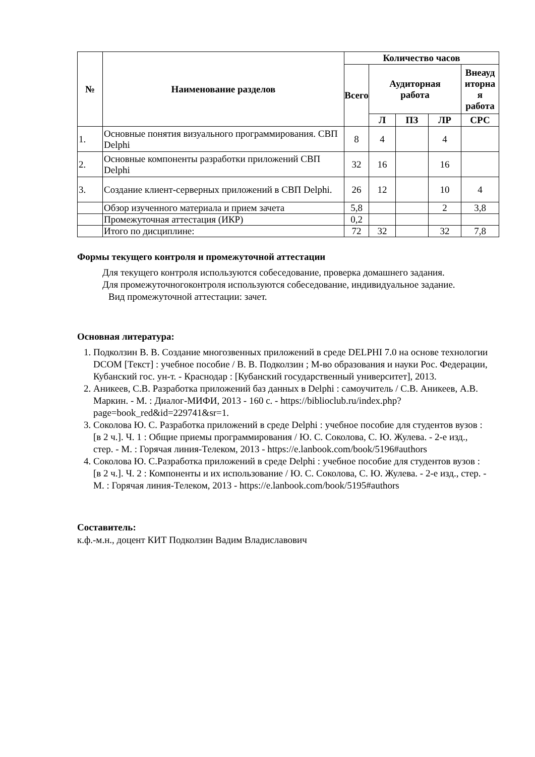| № | Наименование разделов | Количество часов | | | | |
| --- | --- | --- | --- | --- | --- | --- |
| | | Всего | Аудиторная работа | | | Внеауд иторна я работа |
| | | | Л | ПЗ | ЛР | СРС |
| 1. | Основные понятия визуального программирования. СВП Delphi | 8 | 4 | | 4 | |
| 2. | Основные компоненты разработки приложений СВП Delphi | 32 | 16 | | 16 | |
| 3. | Создание клиент-серверных приложений в СВП Delphi. | 26 | 12 | | 10 | 4 |
| | Обзор изученного материала и прием зачета | 5,8 | | | 2 | 3,8 |
| | Промежуточная аттестация (ИКР) | 0,2 | | | | |
| | Итого по дисциплине: | 72 | 32 | | 32 | 7,8 |
Формы текущего контроля и промежуточной аттестации
Для текущего контроля используются собеседование, проверка домашнего задания.
Для промежуточногоконтроля используются собеседование, индивидуальное задание.
Вид промежуточной аттестации: зачет.
Основная литература:
1. Подколзин В. В. Создание многозвенных приложений в среде DELPHI 7.0 на основе технологии DCOM [Текст] : учебное пособие / В. В. Подколзин ; М-во образования и науки Рос. Федерации, Кубанский гос. ун-т. - Краснодар : [Кубанский государственный университет], 2013.
2. Аникеев, С.В. Разработка приложений баз данных в Delphi : самоучитель / С.В. Аникеев, А.В. Маркин. - М. : Диалог-МИФИ, 2013 - 160 с. - https://biblioclub.ru/index.php?page=book_red&id=229741&sr=1.
3. Соколова Ю. С. Разработка приложений в среде Delphi : учебное пособие для студентов вузов : [в 2 ч.]. Ч. 1 : Общие приемы программирования / Ю. С. Соколова, С. Ю. Жулева. - 2-е изд., стер. - М. : Горячая линия-Телеком, 2013 - https://e.lanbook.com/book/5196#authors
4. Соколова Ю. С.Разработка приложений в среде Delphi : учебное пособие для студентов вузов : [в 2 ч.]. Ч. 2 : Компоненты и их использование / Ю. С. Соколова, С. Ю. Жулева. - 2-е изд., стер. - М. : Горячая линия-Телеком, 2013 - https://e.lanbook.com/book/5195#authors
Составитель:
к.ф.-м.н., доцент КИТ Подколзин Вадим Владиславович